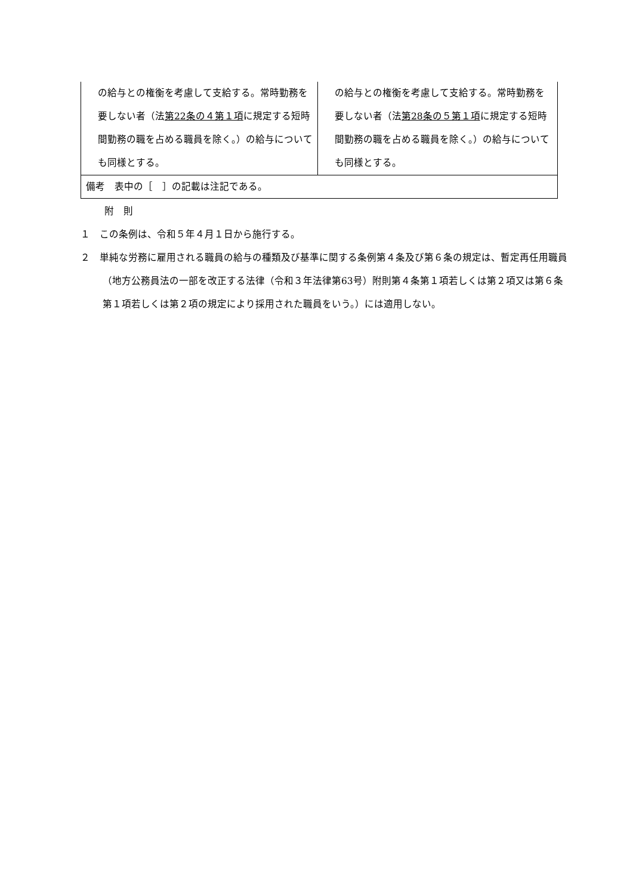| の給与との権衡を考慮して支給する。常時勤務を要しない者（法 第22条の４第１項 に規定する短時間勤務の職を占める職員を除く。）の給与についても同様とする。 | の給与との権衡を考慮して支給する。常時勤務を要しない者（法 第28条の５第１項 に規定する短時間勤務の職を占める職員を除く。）の給与についても同様とする。 |
| 備考 表中の［ ］の記載は注記である。 | |
附　則
１　この条例は、令和５年４月１日から施行する。
２　単純な労務に雇用される職員の給与の種類及び基準に関する条例第４条及び第６条の規定は、暫定再任用職員（地方公務員法の一部を改正する法律（令和３年法律第63号）附則第４条第１項若しくは第２項又は第６条第１項若しくは第２項の規定により採用された職員をいう。）には適用しない。